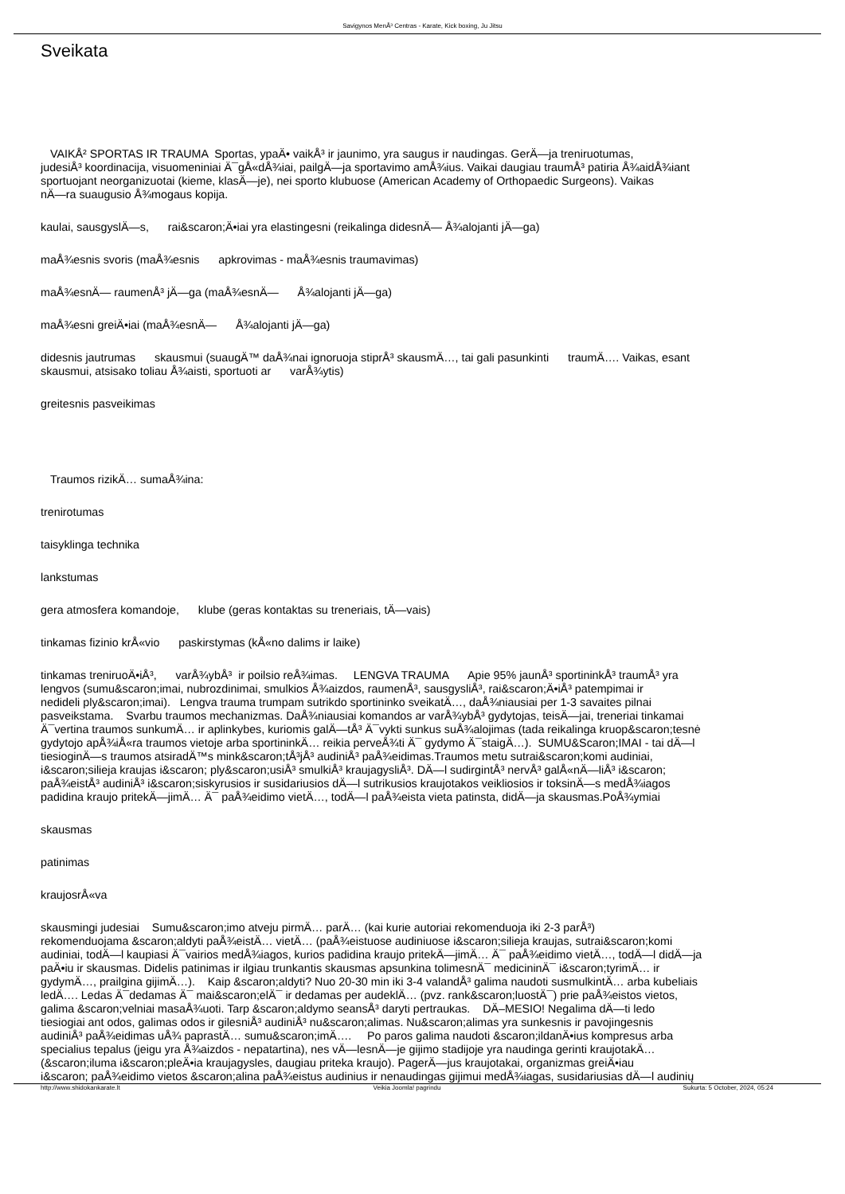Savigynos MenÅ³ Centras - Karate, Kick boxing, Ju Jitsu
Sveikata
VAIKÅ² SPORTAS IR TRAUMA Sportas, ypaÄ• vaikÅ³ ir jaunimo, yra saugus ir naudingas. GerÄ—ja treniruotumas,
judesiÅ³ koordinacija, visuomeniniai Ä¯gÅ«dÅ¾iai, pailgÄ—ja sportavimo amÅ¾ius. Vaikai daugiau traumÅ³ patiria Å¾aidÅ¾iant
sportuojant neorganizuotai (kieme, klasÄ—je), nei sporto klubuose (American Academy of Orthopaedic Surgeons). Vaikas
nÄ—ra suaugusio Å¾mogaus kopija.
kaulai, sausgyslÄ—s, rai&scaron;Ä•iai yra elastingesni (reikalinga didesnÄ— Å¾alojanti jÄ—ga)
maÅ¾esnis svoris (maÅ¾esnis apkrovimas - maÅ¾esnis traumavimas)
maÅ¾esnÄ— raumenÅ³ jÄ—ga (maÅ¾esnÄ— Å¾alojanti jÄ—ga)
maÅ¾esni greiÄ•iai (maÅ¾esnÄ— Å¾alojanti jÄ—ga)
didesnis jautrumas skausmui (suaugÄ™ daÅ¾nai ignoruoja stiprÅ³ skausmÄ…, tai gali pasunkinti traumÄ…. Vaikas, esant
skausmui, atsisako toliau Å¾aisti, sportuoti ar varÅ¾ytis)
greitesnis pasveikimas
Traumos rizikÄ… sumaÅ¾ina:
trenirotumas
taisyklinga technika
lankstumas
gera atmosfera komandoje, klube (geras kontaktas su treneriais, tÄ—vais)
tinkamas fizinio krÅ«vio paskirstymas (kÅ«no dalims ir laike)
tinkamas treniruoÄ•iÅ³, varÅ¾ybÅ³ ir poilsio reÅ¾imas. LENGVA TRAUMA Apie 95% jaunÅ³ sportininkÅ³ traumÅ³ yra
lengvos (sumu&scaron;imai, nubrozdinimai, smulkios Å¾aizdos, raumenÅ³, sausgysliÅ³, rai&scaron;Ä•iÅ³ patempimai ir
nedideli ply&scaron;imai). Lengva trauma trumpam sutrikdo sportininko sveikatÄ…, daÅ¾niausiai per 1-3 savaites pilnai
pasveikstama. Svarbu traumos mechanizmas. DaÅ¾niausiai komandos ar varÅ¾ybÅ³ gydytojas, teisÄ—jai, treneriai tinkamai
Ä¯vertina traumos sunkumÄ… ir aplinkybes, kuriomis galÄ—tÅ³ Ä¯vykti sunkus suÅ¾alojimas (tada reikalinga kruop&scaron;tesnė
gydytojo apÅ¾iÅ«ra traumos vietoje arba sportininkÄ… reikia perveÅ¾ti Ä¯ gydymo Ä¯staigÄ…). SUMU&Scaron;IMAI - tai dÄ—l
tiesioginÄ—s traumos atsiradÄ™s mink&scaron;tÅ³jÅ³ audiniÅ³ paÅ¾eidimas.Traumos metu sutrai&scaron;komi audiniai,
i&scaron;silieja kraujas i&scaron; ply&scaron;usiÅ³ smulkiÅ³ kraujagysliÅ³. DÄ—l sudirgintÅ³ nervÅ³ galÅ«nÄ—liÅ³ i&scaron;
paÅ¾eistÅ³ audiniÅ³ i&scaron;siskyrusios ir susidariusios dÄ—l sutrikusios kraujotakos veikliosios ir toksinÄ—s medÅ¾iagos
padidina kraujo pritekÄ—jimÄ… Ä¯ paÅ¾eidimo vietÄ…, todÄ—l paÅ¾eista vieta patinsta, didÄ—ja skausmas.PoÅ¾ymiai
skausmas
patinimas
kraujosrÅ«va
skausmingi judesiai Sumu&scaron;imo atveju pirmÄ… parÄ… (kai kurie autoriai rekomenduoja iki 2-3 parÅ³)
rekomenduojama &scaron;aldyti paÅ¾eistÄ… vietÄ… (paÅ¾eistuose audiniuose i&scaron;silieja kraujas, sutrai&scaron;komi
audiniai, todÄ—l kaupiasi Ä¯vairios medÅ¾iagos, kurios padidina kraujo pritekÄ—jimÄ… Ä¯ paÅ¾eidimo vietÄ…, todÄ—l didÄ—ja
paÄ•iu ir skausmas. Didelis patinimas ir ilgiau trunkantis skausmas apsunkina tolimesnÄ¯ medicininÄ¯ i&scaron;tyrimÄ… ir
gydymÄ…, prailgina gijimÄ…). Kaip &scaron;aldyti? Nuo 20-30 min iki 3-4 valandÅ³ galima naudoti susmulkintÄ… arba kubeliais
ledÄ…. Ledas Ä¯dedamas Ä¯ mai&scaron;elÄ¯ ir dedamas per audeklÄ… (pvz. rank&scaron;luostÄ¯) prie paÅ¾eistos vietos,
galima &scaron;velniai masaÅ¾uoti. Tarp &scaron;aldymo seansÅ³ daryti pertraukas. DÄ–MESIO! Negalima dÄ—ti ledo
tiesiogiai ant odos, galimas odos ir gilesniÅ³ audiniÅ³ nu&scaron;alimas. Nu&scaron;alimas yra sunkesnis ir pavojingesnis
audiniÅ³ paÅ¾eidimas uÅ¾ paprastÄ… sumu&scaron;imÄ…. Po paros galima naudoti &scaron;ildanÄ•ius kompresus arba
specialius tepalus (jeigu yra Å¾aizdos - nepatartina), nes vÄ—lesnÄ—je gijimo stadijoje yra naudinga gerinti kraujotakÄ…
(&scaron;iluma i&scaron;pleÄ•ia kraujagysles, daugiau priteka kraujo). PagerÄ—jus kraujotakai, organizmas greiÄ•iau
i&scaron; paÅ¾eidimo vietos &scaron;alina paÅ¾eistus audinius ir nenaudingas gijimui medÅ¾iagas, susidariusias dÄ—l audinių
http://www.shidokankarate.lt Veikia Joomla! pagrindu Sukurta: 5 October, 2024, 05:24